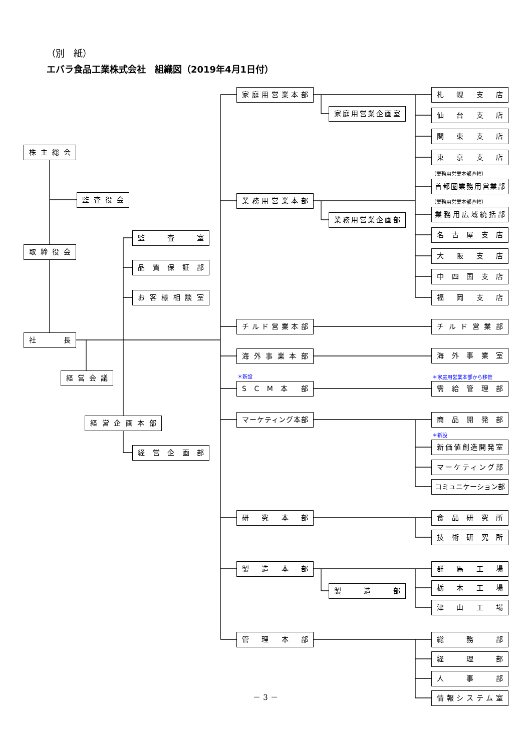（別　紙）
エバラ食品工業株式会社　組織図（2019年4月1日付）
－ 3 －
株主総会
監査役会
取締役会
社 長
経営会議
監 査 室
品質保証部
お客様相談室
経営企画本部
経営企画部
家庭用営業本部
業務用営業本部
チルド営業本部
海外事業本部
＊新設
S C M 本 部
マーケティング本部
研 究 本 部
製 造 本 部
管 理 本 部
家庭用営業企画室
業務用営業企画部
製 造 部
札 幌 支 店
仙 台 支 店
関 東 支 店
東 京 支 店
（業務用営業本部直轄）
首都圏業務用営業部
（業務用営業本部直轄）
業務用広域統括部
名古屋支店
大 阪 支 店
中四国支店
福 岡 支 店
チルド営業部
海外事業室
＊家庭用営業本部から移管
需給管理部
商品開発部
＊新設
新価値創造開発室
マーケティング部
コミュニケーション部
食品研究所
技術研究所
群 馬 工 場
栃 木 工 場
津 山 工 場
総 務 部
経 理 部
人 事 部
情報システム室